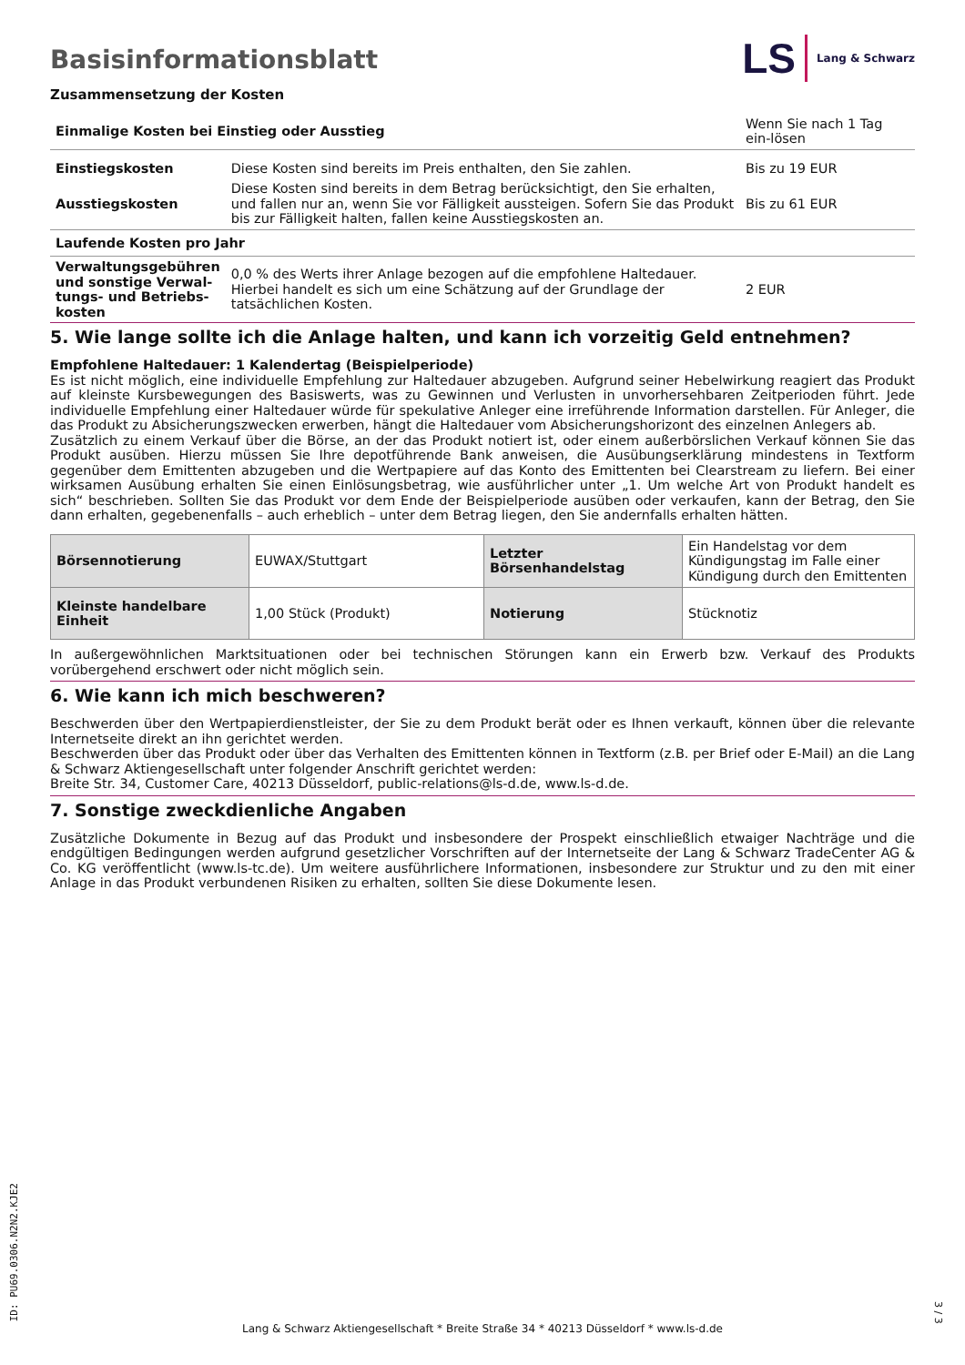Basisinformationsblatt
LS Lang & Schwarz
Zusammensetzung der Kosten
| Einmalige Kosten bei Einstieg oder Ausstieg | | Wenn Sie nach 1 Tag ein-lösen |
| Einstiegskosten | Diese Kosten sind bereits im Preis enthalten, den Sie zahlen. | Bis zu 19 EUR |
| Ausstiegskosten | Diese Kosten sind bereits in dem Betrag berücksichtigt, den Sie erhalten, und fallen nur an, wenn Sie vor Fälligkeit aussteigen. Sofern Sie das Produkt bis zur Fälligkeit halten, fallen keine Ausstiegskosten an. | Bis zu 61 EUR |
| Laufende Kosten pro Jahr | | |
| Verwaltungsgebühren und sonstige Verwal-tungs- und Betriebs-kosten | 0,0 % des Werts ihrer Anlage bezogen auf die empfohlene Haltedauer. Hierbei handelt es sich um eine Schätzung auf der Grundlage der tatsächlichen Kosten. | 2 EUR |
5. Wie lange sollte ich die Anlage halten, und kann ich vorzeitig Geld entnehmen?
Empfohlene Haltedauer: 1 Kalendertag (Beispielperiode)
Es ist nicht möglich, eine individuelle Empfehlung zur Haltedauer abzugeben. Aufgrund seiner Hebelwirkung reagiert das Produkt auf kleinste Kursbewegungen des Basiswerts, was zu Gewinnen und Verlusten in unvorhersehbaren Zeitperioden führt. Jede individuelle Empfehlung einer Haltedauer würde für spekulative Anleger eine irreführende Information darstellen. Für Anleger, die das Produkt zu Absicherungszwecken erwerben, hängt die Haltedauer vom Absicherungshorizont des einzelnen Anlegers ab.
Zusätzlich zu einem Verkauf über die Börse, an der das Produkt notiert ist, oder einem außerbörslichen Verkauf können Sie das Produkt ausüben. Hierzu müssen Sie Ihre depotführende Bank anweisen, die Ausübungserklärung mindestens in Textform gegenüber dem Emittenten abzugeben und die Wertpapiere auf das Konto des Emittenten bei Clearstream zu liefern. Bei einer wirksamen Ausübung erhalten Sie einen Einlösungsbetrag, wie ausführlicher unter „1. Um welche Art von Produkt handelt es sich“ beschrieben. Sollten Sie das Produkt vor dem Ende der Beispielperiode ausüben oder verkaufen, kann der Betrag, den Sie dann erhalten, gegebenenfalls – auch erheblich – unter dem Betrag liegen, den Sie andernfalls erhalten hätten.
| Börsennotierung | EUWAX/Stuttgart | Letzter Börsenhandelstag | Ein Handelstag vor dem Kündigungstag im Falle einer Kündigung durch den Emittenten |
| Kleinste handelbare Einheit | 1,00 Stück (Produkt) | Notierung | Stücknotiz |
In außergewöhnlichen Marktsituationen oder bei technischen Störungen kann ein Erwerb bzw. Verkauf des Produkts vorübergehend erschwert oder nicht möglich sein.
6. Wie kann ich mich beschweren?
Beschwerden über den Wertpapierdienstleister, der Sie zu dem Produkt berät oder es Ihnen verkauft, können über die relevante Internetseite direkt an ihn gerichtet werden.
Beschwerden über das Produkt oder über das Verhalten des Emittenten können in Textform (z.B. per Brief oder E-Mail) an die Lang & Schwarz Aktiengesellschaft unter folgender Anschrift gerichtet werden:
Breite Str. 34, Customer Care, 40213 Düsseldorf, public-relations@ls-d.de, www.ls-d.de.
7. Sonstige zweckdienliche Angaben
Zusätzliche Dokumente in Bezug auf das Produkt und insbesondere der Prospekt einschließlich etwaiger Nachträge und die endgültigen Bedingungen werden aufgrund gesetzlicher Vorschriften auf der Internetseite der Lang & Schwarz TradeCenter AG & Co. KG veröffentlicht (www.ls-tc.de). Um weitere ausführlichere Informationen, insbesondere zur Struktur und zu den mit einer Anlage in das Produkt verbundenen Risiken zu erhalten, sollten Sie diese Dokumente lesen.
ID: PU69.0306.N2N2.KJE2
Lang & Schwarz Aktiengesellschaft * Breite Straße 34 * 40213 Düsseldorf * www.ls-d.de
3 / 3